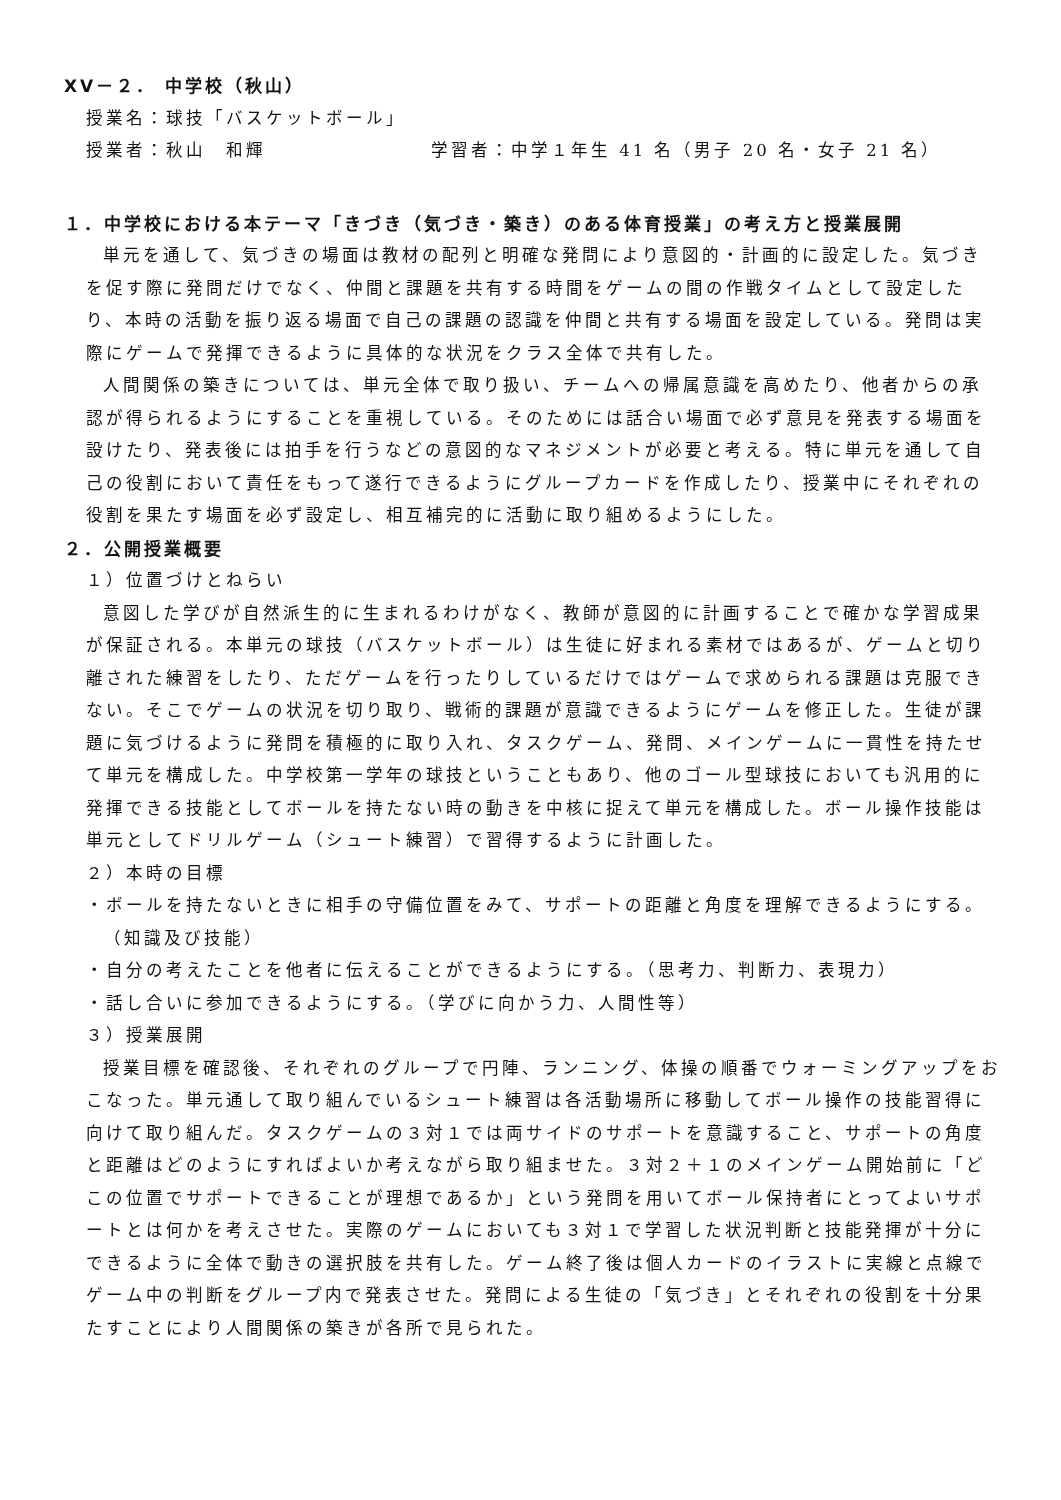XV－２． 中学校（秋山）
授業名：球技「バスケットボール」
授業者：秋山　和輝 学習者：中学１年生 41 名（男子 20 名・女子 21 名）
１．中学校における本テーマ「きづき（気づき・築き）のある体育授業」の考え方と授業展開
単元を通して、気づきの場面は教材の配列と明確な発問により意図的・計画的に設定した。気づきを促す際に発問だけでなく、仲間と課題を共有する時間をゲームの間の作戦タイムとして設定したり、本時の活動を振り返る場面で自己の課題の認識を仲間と共有する場面を設定している。発問は実際にゲームで発揮できるように具体的な状況をクラス全体で共有した。
人間関係の築きについては、単元全体で取り扱い、チームへの帰属意識を高めたり、他者からの承認が得られるようにすることを重視している。そのためには話合い場面で必ず意見を発表する場面を設けたり、発表後には拍手を行うなどの意図的なマネジメントが必要と考える。特に単元を通して自己の役割において責任をもって遂行できるようにグループカードを作成したり、授業中にそれぞれの役割を果たす場面を必ず設定し、相互補完的に活動に取り組めるようにした。
２．公開授業概要
１）位置づけとねらい
意図した学びが自然派生的に生まれるわけがなく、教師が意図的に計画することで確かな学習成果が保証される。本単元の球技（バスケットボール）は生徒に好まれる素材ではあるが、ゲームと切り離された練習をしたり、ただゲームを行ったりしているだけではゲームで求められる課題は克服できない。そこでゲームの状況を切り取り、戦術的課題が意識できるようにゲームを修正した。生徒が課題に気づけるように発問を積極的に取り入れ、タスクゲーム、発問、メインゲームに一貫性を持たせて単元を構成した。中学校第一学年の球技ということもあり、他のゴール型球技においても汎用的に発揮できる技能としてボールを持たない時の動きを中核に捉えて単元を構成した。ボール操作技能は単元としてドリルゲーム（シュート練習）で習得するように計画した。
２）本時の目標
・ボールを持たないときに相手の守備位置をみて、サポートの距離と角度を理解できるようにする。（知識及び技能）
・自分の考えたことを他者に伝えることができるようにする。（思考力、判断力、表現力）
・話し合いに参加できるようにする。（学びに向かう力、人間性等）
３）授業展開
授業目標を確認後、それぞれのグループで円陣、ランニング、体操の順番でウォーミングアップをおこなった。単元通して取り組んでいるシュート練習は各活動場所に移動してボール操作の技能習得に向けて取り組んだ。タスクゲームの３対１では両サイドのサポートを意識すること、サポートの角度と距離はどのようにすればよいか考えながら取り組ませた。３対２＋１のメインゲーム開始前に「どこの位置でサポートできることが理想であるか」という発問を用いてボール保持者にとってよいサポートとは何かを考えさせた。実際のゲームにおいても３対１で学習した状況判断と技能発揮が十分にできるように全体で動きの選択肢を共有した。ゲーム終了後は個人カードのイラストに実線と点線でゲーム中の判断をグループ内で発表させた。発問による生徒の「気づき」とそれぞれの役割を十分果たすことにより人間関係の築きが各所で見られた。